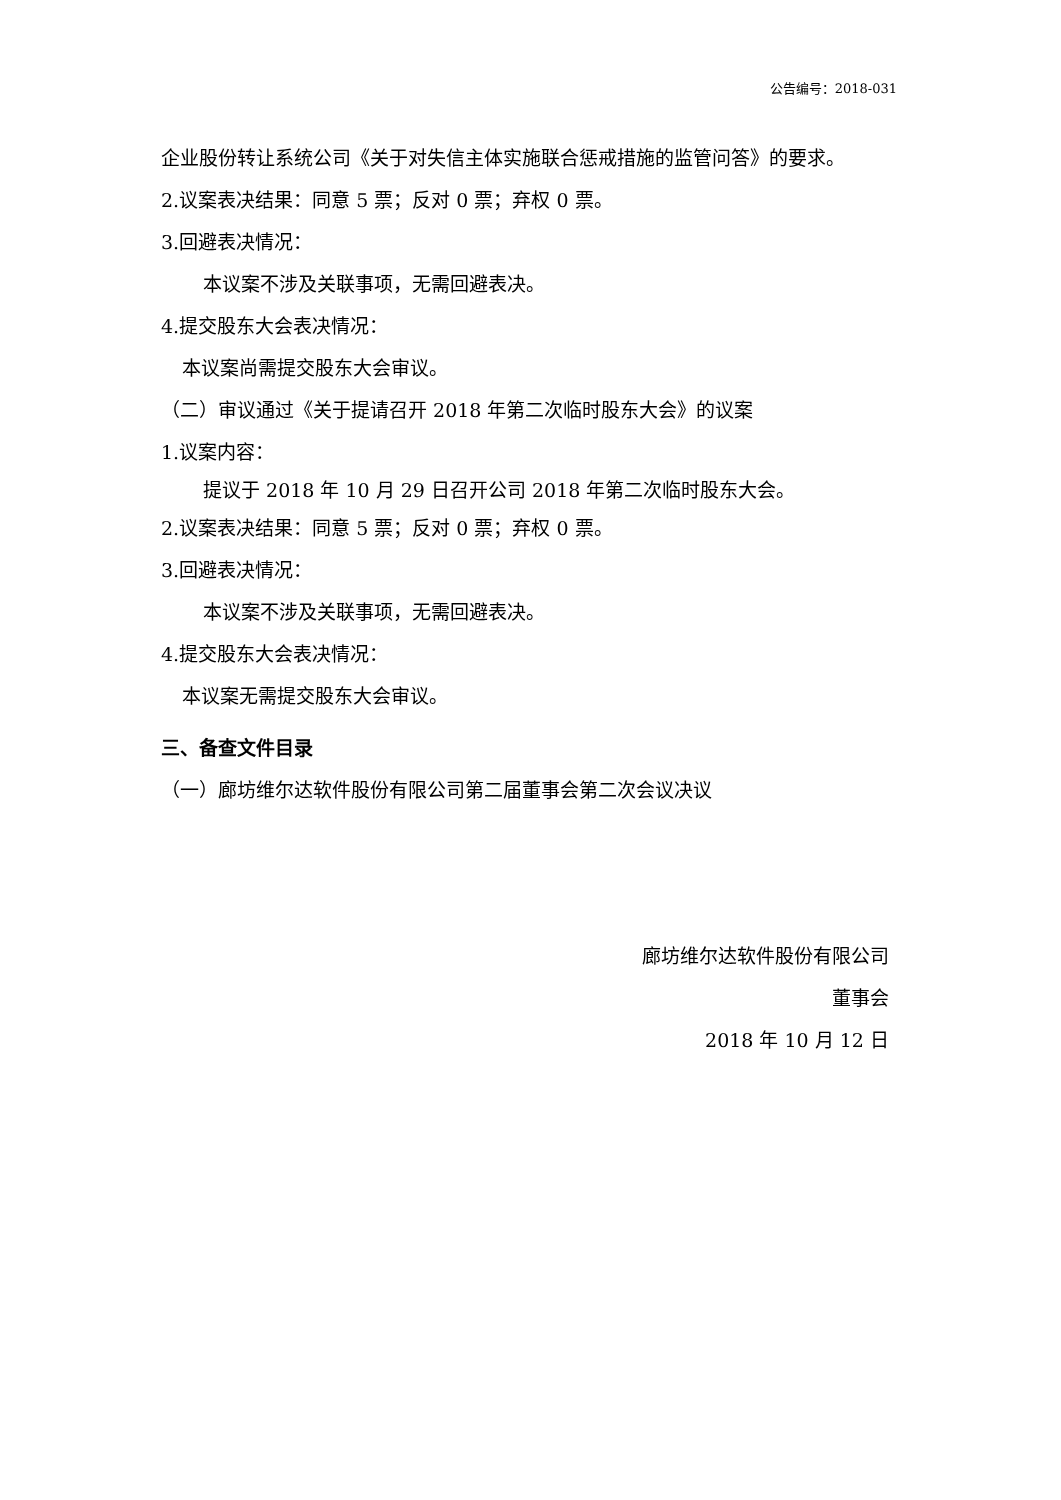公告编号：2018-031
企业股份转让系统公司《关于对失信主体实施联合惩戒措施的监管问答》的要求。
2.议案表决结果：同意 5 票；反对 0 票；弃权 0 票。
3.回避表决情况：
本议案不涉及关联事项，无需回避表决。
4.提交股东大会表决情况：
本议案尚需提交股东大会审议。
（二）审议通过《关于提请召开 2018 年第二次临时股东大会》的议案
1.议案内容：
提议于 2018 年 10 月 29 日召开公司 2018 年第二次临时股东大会。
2.议案表决结果：同意 5 票；反对 0 票；弃权 0 票。
3.回避表决情况：
本议案不涉及关联事项，无需回避表决。
4.提交股东大会表决情况：
本议案无需提交股东大会审议。
三、备查文件目录
（一）廊坊维尔达软件股份有限公司第二届董事会第二次会议决议
廊坊维尔达软件股份有限公司
董事会
2018 年 10 月 12 日